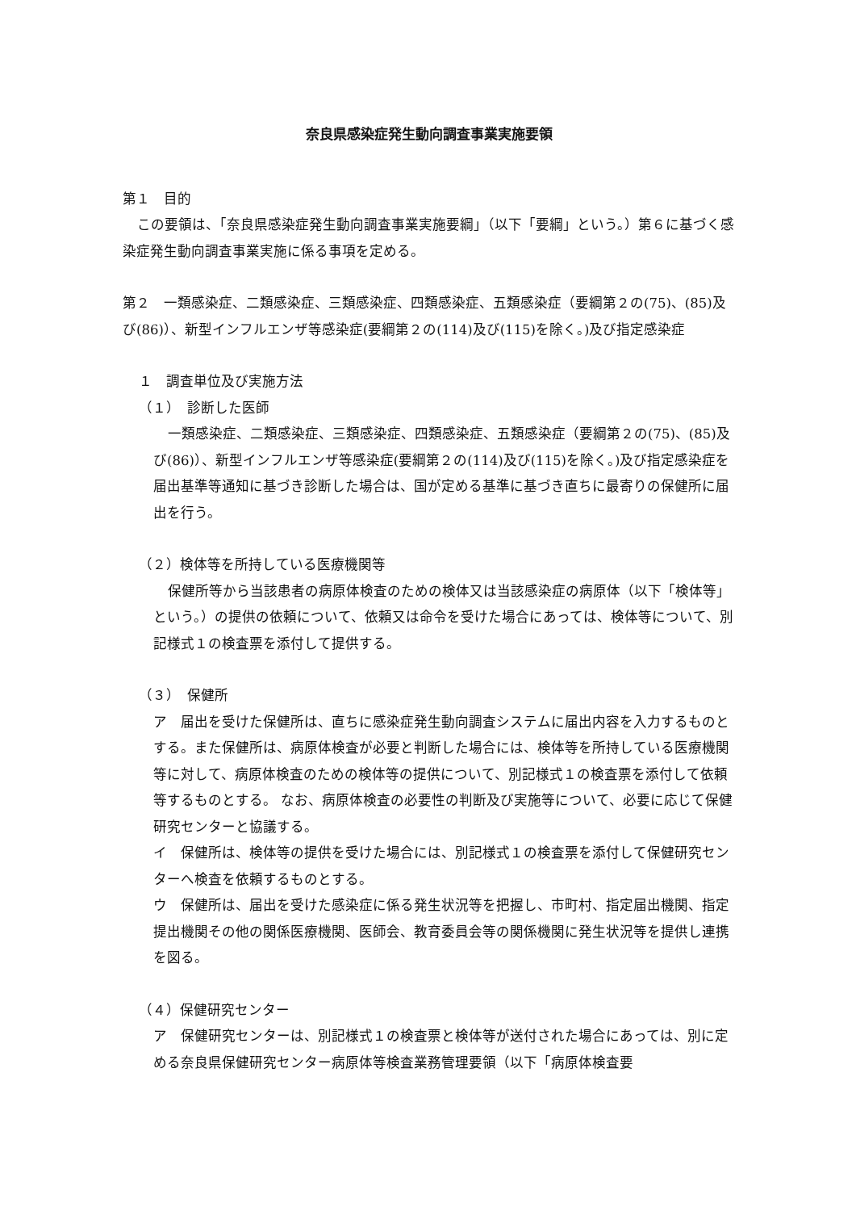奈良県感染症発生動向調査事業実施要領
第１　目的
この要領は、「奈良県感染症発生動向調査事業実施要綱」（以下「要綱」という。）第６に基づく感染症発生動向調査事業実施に係る事項を定める。
第２　一類感染症、二類感染症、三類感染症、四類感染症、五類感染症（要綱第２の(75)、(85)及び(86)）、新型インフルエンザ等感染症(要綱第２の(114)及び(115)を除く。)及び指定感染症
１　調査単位及び実施方法
（１）　診断した医師
一類感染症、二類感染症、三類感染症、四類感染症、五類感染症（要綱第２の(75)、(85)及び(86)）、新型インフルエンザ等感染症(要綱第２の(114)及び(115)を除く。)及び指定感染症を届出基準等通知に基づき診断した場合は、国が定める基準に基づき直ちに最寄りの保健所に届出を行う。
（２）検体等を所持している医療機関等
保健所等から当該患者の病原体検査のための検体又は当該感染症の病原体（以下「検体等」という。）の提供の依頼について、依頼又は命令を受けた場合にあっては、検体等について、別記様式１の検査票を添付して提供する。
（３）　保健所
ア　届出を受けた保健所は、直ちに感染症発生動向調査システムに届出内容を入力するものとする。また保健所は、病原体検査が必要と判断した場合には、検体等を所持している医療機関等に対して、病原体検査のための検体等の提供について、別記様式１の検査票を添付して依頼等するものとする。 なお、病原体検査の必要性の判断及び実施等について、必要に応じて保健研究センターと協議する。
イ　保健所は、検体等の提供を受けた場合には、別記様式１の検査票を添付して保健研究センターへ検査を依頼するものとする。
ウ　保健所は、届出を受けた感染症に係る発生状況等を把握し、市町村、指定届出機関、指定提出機関その他の関係医療機関、医師会、教育委員会等の関係機関に発生状況等を提供し連携を図る。
（４）保健研究センター
ア　保健研究センターは、別記様式１の検査票と検体等が送付された場合にあっては、別に定める奈良県保健研究センター病原体等検査業務管理要領（以下「病原体検査要